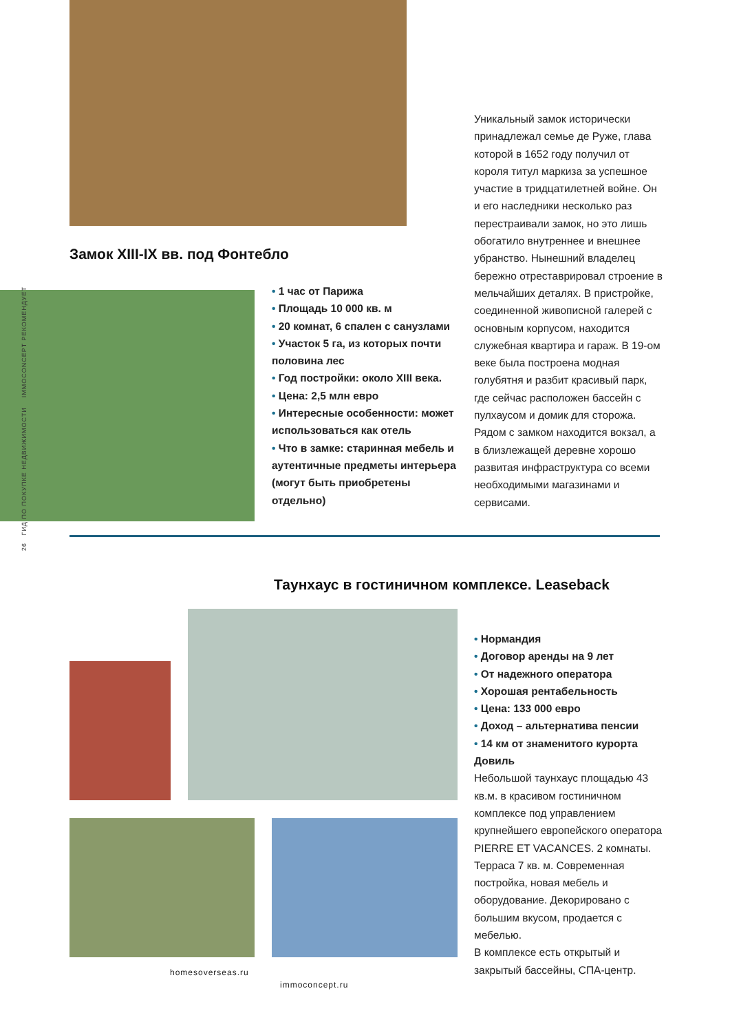26 ГИД ПО ПОКУПКЕ НЕДВИЖИМОСТИ IMMOCONCEPT РЕКОМЕНДУЕТ
Уникальный замок исторически принадлежал семье де Руже, глава которой в 1652 году получил от короля титул маркиза за успешное участие в тридцатилетней войне. Он и его наследники несколько раз перестраивали замок, но это лишь обогатило внутреннее и внешнее убранство. Нынешний владелец бережно отреставрировал строение в мельчайших деталях. В пристройке, соединенной живописной галерей с основным корпусом, находится служебная квартира и гараж. В 19-ом веке была построена модная голубятня и разбит красивый парк, где сейчас расположен бассейн с пулхаусом и домик для сторожа. Рядом с замком находится вокзал, а в близлежащей деревне хорошо развитая инфраструктура со всеми необходимыми магазинами и сервисами.
Замок XIII-IX вв. под Фонтебло
• 1 час от Парижа
• Площадь 10 000 кв. м
• 20 комнат, 6 спален с санузлами
• Участок 5 га, из которых почти половина лес
• Год постройки: около XIII века.
• Цена: 2,5 млн евро
• Интересные особенности: может использоваться как отель
• Что в замке: старинная мебель и аутентичные предметы интерьера (могут быть приобретены отдельно)
Таунхаус в гостиничном комплексе. Leaseback
• Нормандия
• Договор аренды на 9 лет
• От надежного оператора
• Хорошая рентабельность
• Цена: 133 000 евро
• Доход – альтернатива пенсии
• 14 км от знаменитого курорта Довиль
Небольшой таунхаус площадью 43 кв.м. в красивом гостиничном комплексе под управлением крупнейшего европейского оператора PIERRE ET VACANCES. 2 комнаты. Терраса 7 кв. м. Современная постройка, новая мебель и оборудование. Декорировано с большим вкусом, продается с мебелью.
В комплексе есть открытый и закрытый бассейны, СПА-центр.
homesoverseas.ru
immoconcept.ru